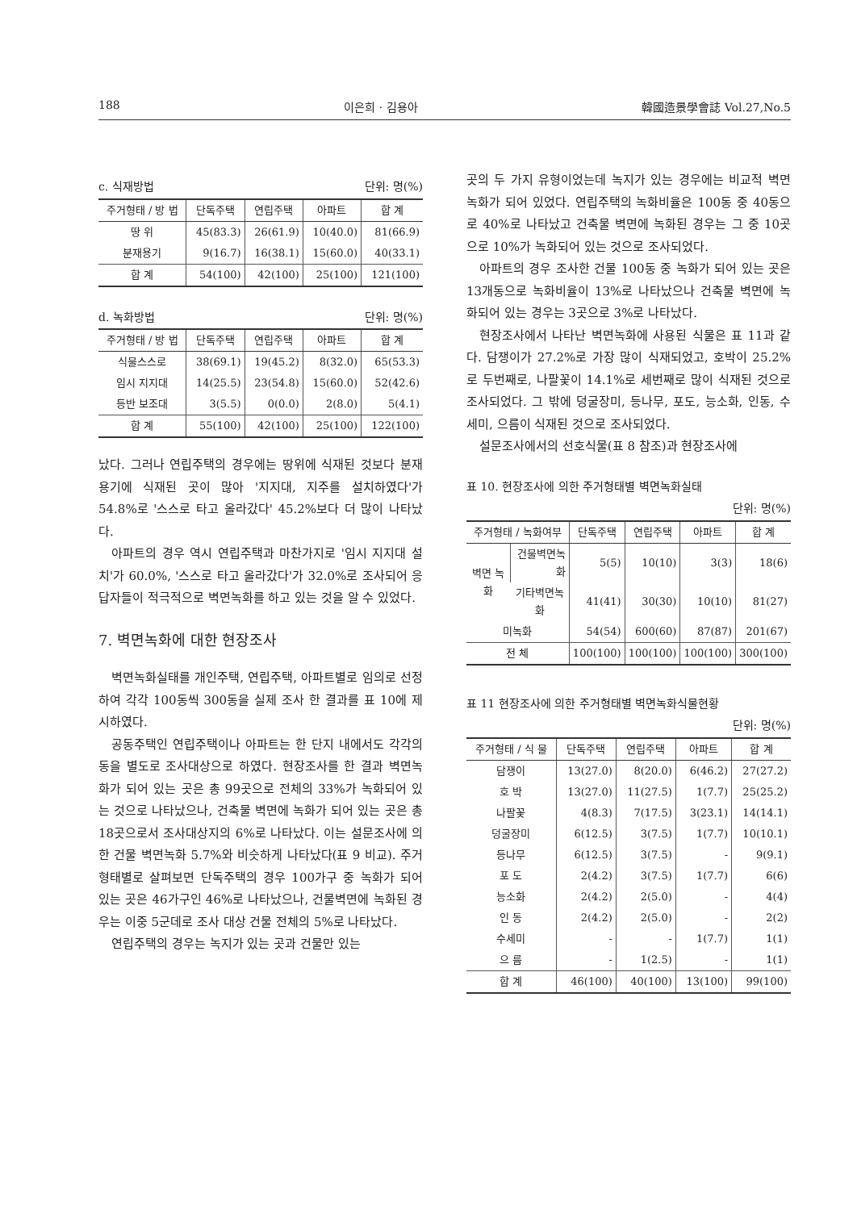188 이은희 · 김용아 韓國造景學會誌 Vol.27,No.5
c. 식재방법 단위: 명(%)
| 주거형태 / 방 법 | 단독주택 | 연립주택 | 아파트 | 합 계 |
| --- | --- | --- | --- | --- |
| 땅 위 | 45(83.3) | 26(61.9) | 10(40.0) | 81(66.9) |
| 분재용기 | 9(16.7) | 16(38.1) | 15(60.0) | 40(33.1) |
| 합 계 | 54(100) | 42(100) | 25(100) | 121(100) |
d. 녹화방법 단위: 명(%)
| 주거형태 / 방 법 | 단독주택 | 연립주택 | 아파트 | 합 계 |
| --- | --- | --- | --- | --- |
| 식물스스로 | 38(69.1) | 19(45.2) | 8(32.0) | 65(53.3) |
| 임시 지지대 | 14(25.5) | 23(54.8) | 15(60.0) | 52(42.6) |
| 등반 보조대 | 3(5.5) | 0(0.0) | 2(8.0) | 5(4.1) |
| 합 계 | 55(100) | 42(100) | 25(100) | 122(100) |
났다. 그러나 연립주택의 경우에는 땅위에 식재된 것보다 분재용기에 식재된 곳이 많아 '지지대, 지주를 설치하였다'가 54.8%로 '스스로 타고 올라갔다' 45.2%보다 더 많이 나타났다.
아파트의 경우 역시 연립주택과 마찬가지로 '임시 지지대 설치'가 60.0%, '스스로 타고 올라갔다'가 32.0%로 조사되어 응답자들이 적극적으로 벽면녹화를 하고 있는 것을 알 수 있었다.
7. 벽면녹화에 대한 현장조사
벽면녹화실태를 개인주택, 연립주택, 아파트별로 임의로 선정하여 각각 100동씩 300동을 실제 조사 한 결과를 표 10에 제시하였다.
공동주택인 연립주택이나 아파트는 한 단지 내에서도 각각의 동을 별도로 조사대상으로 하였다. 현장조사를 한 결과 벽면녹화가 되어 있는 곳은 총 99곳으로 전체의 33%가 녹화되어 있는 것으로 나타났으나, 건축물 벽면에 녹화가 되어 있는 곳은 총 18곳으로서 조사대상지의 6%로 나타났다. 이는 설문조사에 의한 건물 벽면녹화 5.7%와 비슷하게 나타났다(표 9 비교). 주거형태별로 살펴보면 단독주택의 경우 100가구 중 녹화가 되어 있는 곳은 46가구인 46%로 나타났으나, 건물벽면에 녹화된 경우는 이중 5군데로 조사 대상 건물 전체의 5%로 나타났다.
연립주택의 경우는 녹지가 있는 곳과 건물만 있는
곳의 두 가지 유형이었는데 녹지가 있는 경우에는 비교적 벽면녹화가 되어 있었다. 연립주택의 녹화비율은 100동 중 40동으로 40%로 나타났고 건축물 벽면에 녹화된 경우는 그 중 10곳으로 10%가 녹화되어 있는 것으로 조사되었다.
아파트의 경우 조사한 건물 100동 중 녹화가 되어 있는 곳은 13개동으로 녹화비율이 13%로 나타났으나 건축물 벽면에 녹화되어 있는 경우는 3곳으로 3%로 나타났다.
현장조사에서 나타난 벽면녹화에 사용된 식물은 표 11과 같다. 담쟁이가 27.2%로 가장 많이 식재되었고, 호박이 25.2%로 두번째로, 나팔꽃이 14.1%로 세번째로 많이 식재된 것으로 조사되었다. 그 밖에 덩굴장미, 등나무, 포도, 능소화, 인동, 수세미, 으름이 식재된 것으로 조사되었다.
설문조사에서의 선호식물(표 8 참조)과 현장조사에
표 10. 현장조사에 의한 주거형태별 벽면녹화실태
단위: 명(%)
| 주거형태 / 녹화여부 | | 단독주택 | 연립주택 | 아파트 | 합 계 |
| --- | --- | --- | --- | --- | --- |
| 벽면 녹화 | 건물벽면녹화 | 5(5) | 10(10) | 3(3) | 18(6) |
| | 기타벽면녹화 | 41(41) | 30(30) | 10(10) | 81(27) |
| 미녹화 | | 54(54) | 600(60) | 87(87) | 201(67) |
| 전 체 | | 100(100) | 100(100) | 100(100) | 300(100) |
표 11 현장조사에 의한 주거형태별 벽면녹화식물현황
단위: 명(%)
| 주거형태 / 식 물 | 단독주택 | 연립주택 | 아파트 | 합 계 |
| --- | --- | --- | --- | --- |
| 담쟁이 | 13(27.0) | 8(20.0) | 6(46.2) | 27(27.2) |
| 호 박 | 13(27.0) | 11(27.5) | 1(7.7) | 25(25.2) |
| 나팔꽃 | 4(8.3) | 7(17.5) | 3(23.1) | 14(14.1) |
| 덩굴장미 | 6(12.5) | 3(7.5) | 1(7.7) | 10(10.1) |
| 등나무 | 6(12.5) | 3(7.5) | - | 9(9.1) |
| 포 도 | 2(4.2) | 3(7.5) | 1(7.7) | 6(6) |
| 능소화 | 2(4.2) | 2(5.0) | - | 4(4) |
| 인 동 | 2(4.2) | 2(5.0) | - | 2(2) |
| 수세미 | - | - | 1(7.7) | 1(1) |
| 으 름 | - | 1(2.5) | - | 1(1) |
| 합 계 | 46(100) | 40(100) | 13(100) | 99(100) |